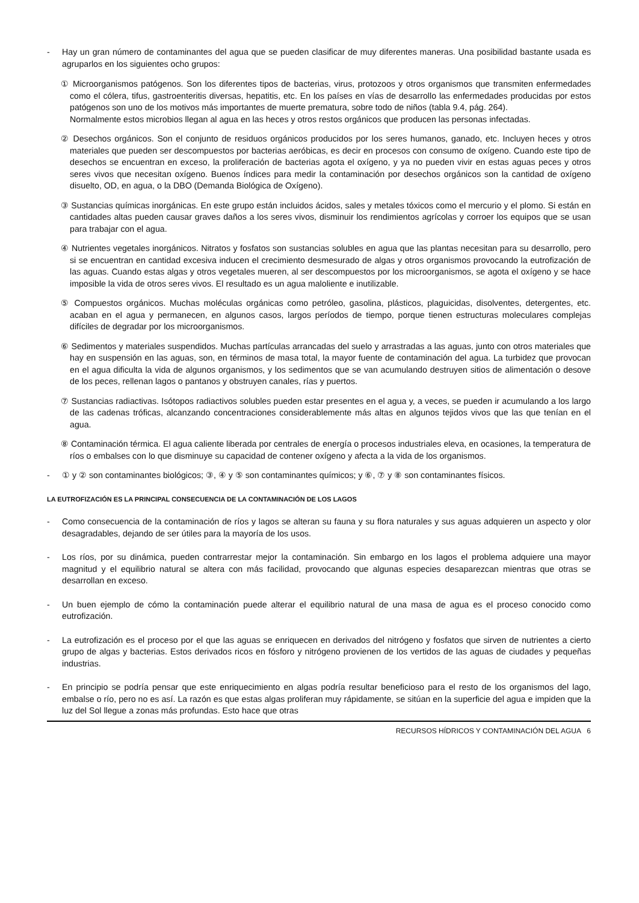- Hay un gran número de contaminantes del agua que se pueden clasificar de muy diferentes maneras. Una posibilidad bastante usada es agruparlos en los siguientes ocho grupos:
① Microorganismos patógenos. Son los diferentes tipos de bacterias, virus, protozoos y otros organismos que transmiten enfermedades como el cólera, tifus, gastroenteritis diversas, hepatitis, etc. En los países en vías de desarrollo las enfermedades producidas por estos patógenos son uno de los motivos más importantes de muerte prematura, sobre todo de niños (tabla 9.4, pág. 264).
Normalmente estos microbios llegan al agua en las heces y otros restos orgánicos que producen las personas infectadas.
② Desechos orgánicos. Son el conjunto de residuos orgánicos producidos por los seres humanos, ganado, etc. Incluyen heces y otros materiales que pueden ser descompuestos por bacterias aeróbicas, es decir en procesos con consumo de oxígeno. Cuando este tipo de desechos se encuentran en exceso, la proliferación de bacterias agota el oxígeno, y ya no pueden vivir en estas aguas peces y otros seres vivos que necesitan oxígeno. Buenos índices para medir la contaminación por desechos orgánicos son la cantidad de oxígeno disuelto, OD, en agua, o la DBO (Demanda Biológica de Oxígeno).
③ Sustancias químicas inorgánicas. En este grupo están incluidos ácidos, sales y metales tóxicos como el mercurio y el plomo. Si están en cantidades altas pueden causar graves daños a los seres vivos, disminuir los rendimientos agrícolas y corroer los equipos que se usan para trabajar con el agua.
④ Nutrientes vegetales inorgánicos. Nitratos y fosfatos son sustancias solubles en agua que las plantas necesitan para su desarrollo, pero si se encuentran en cantidad excesiva inducen el crecimiento desmesurado de algas y otros organismos provocando la eutrofización de las aguas. Cuando estas algas y otros vegetales mueren, al ser descompuestos por los microorganismos, se agota el oxígeno y se hace imposible la vida de otros seres vivos. El resultado es un agua maloliente e inutilizable.
⑤ Compuestos orgánicos. Muchas moléculas orgánicas como petróleo, gasolina, plásticos, plaguicidas, disolventes, detergentes, etc. acaban en el agua y permanecen, en algunos casos, largos períodos de tiempo, porque tienen estructuras moleculares complejas difíciles de degradar por los microorganismos.
⑥ Sedimentos y materiales suspendidos. Muchas partículas arrancadas del suelo y arrastradas a las aguas, junto con otros materiales que hay en suspensión en las aguas, son, en términos de masa total, la mayor fuente de contaminación del agua. La turbidez que provocan en el agua dificulta la vida de algunos organismos, y los sedimentos que se van acumulando destruyen sitios de alimentación o desove de los peces, rellenan lagos o pantanos y obstruyen canales, rías y puertos.
⑦ Sustancias radiactivas. Isótopos radiactivos solubles pueden estar presentes en el agua y, a veces, se pueden ir acumulando a los largo de las cadenas tróficas, alcanzando concentraciones considerablemente más altas en algunos tejidos vivos que las que tenían en el agua.
⑧ Contaminación térmica. El agua caliente liberada por centrales de energía o procesos industriales eleva, en ocasiones, la temperatura de ríos o embalses con lo que disminuye su capacidad de contener oxígeno y afecta a la vida de los organismos.
- ① y ② son contaminantes biológicos; ③, ④ y ⑤ son contaminantes químicos; y ⑥, ⑦ y ⑧ son contaminantes físicos.
LA EUTROFIZACIÓN ES LA PRINCIPAL CONSECUENCIA DE LA CONTAMINACIÓN DE LOS LAGOS
- Como consecuencia de la contaminación de ríos y lagos se alteran su fauna y su flora naturales y sus aguas adquieren un aspecto y olor desagradables, dejando de ser útiles para la mayoría de los usos.
- Los ríos, por su dinámica, pueden contrarrestar mejor la contaminación. Sin embargo en los lagos el problema adquiere una mayor magnitud y el equilibrio natural se altera con más facilidad, provocando que algunas especies desaparezcan mientras que otras se desarrollan en exceso.
- Un buen ejemplo de cómo la contaminación puede alterar el equilibrio natural de una masa de agua es el proceso conocido como eutrofización.
- La eutrofización es el proceso por el que las aguas se enriquecen en derivados del nitrógeno y fosfatos que sirven de nutrientes a cierto grupo de algas y bacterias. Estos derivados ricos en fósforo y nitrógeno provienen de los vertidos de las aguas de ciudades y pequeñas industrias.
- En principio se podría pensar que este enriquecimiento en algas podría resultar beneficioso para el resto de los organismos del lago, embalse o río, pero no es así. La razón es que estas algas proliferan muy rápidamente, se sitúan en la superficie del agua e impiden que la luz del Sol llegue a zonas más profundas. Esto hace que otras
RECURSOS HÍDRICOS Y CONTAMINACIÓN DEL AGUA 6